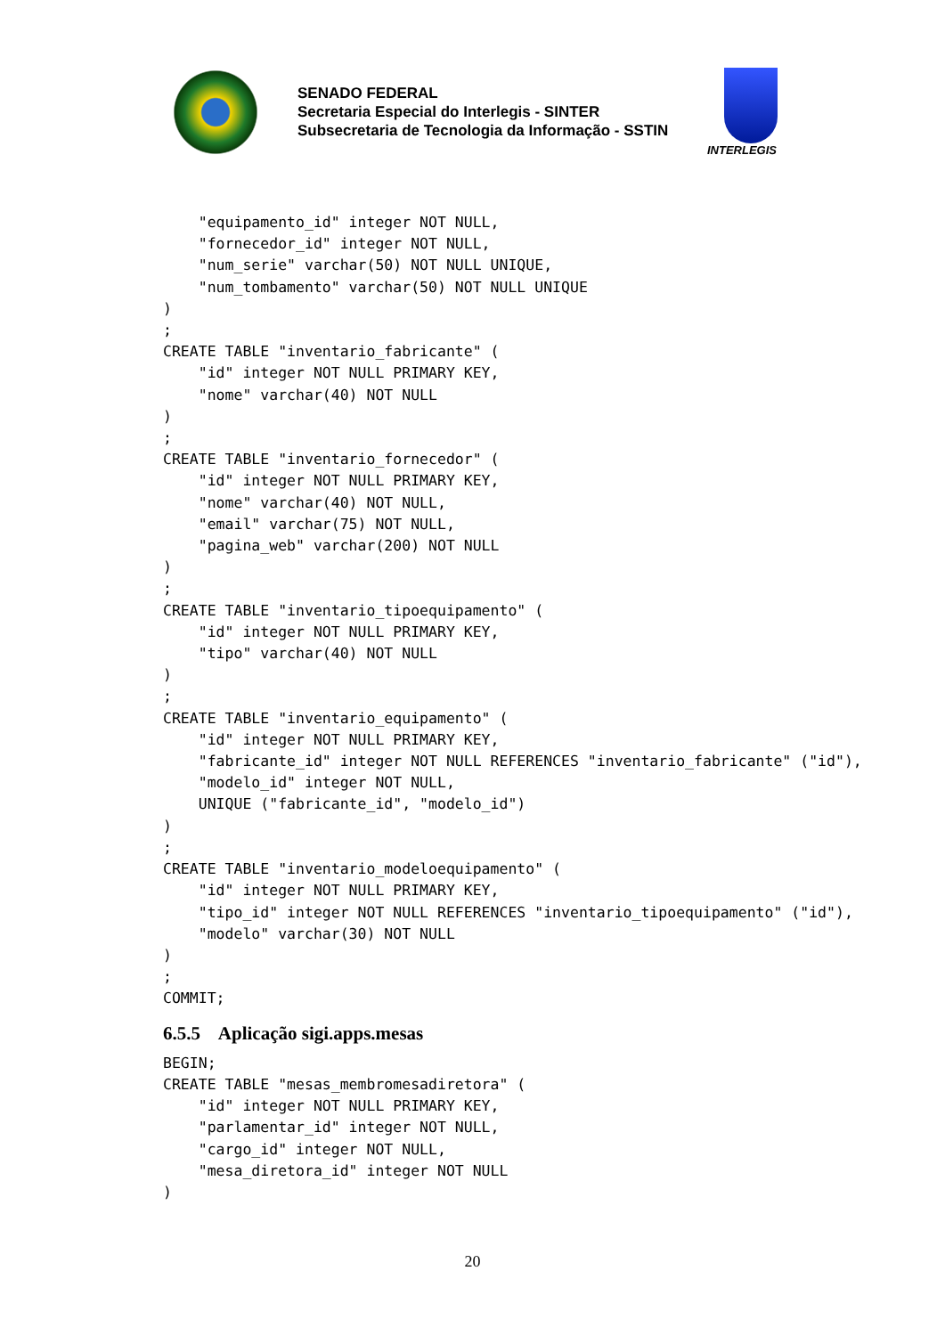SENADO FEDERAL
Secretaria Especial do Interlegis - SINTER
Subsecretaria de Tecnologia da Informação - SSTIN
INTERLEGIS
    "equipamento_id" integer NOT NULL,
    "fornecedor_id" integer NOT NULL,
    "num_serie" varchar(50) NOT NULL UNIQUE,
    "num_tombamento" varchar(50) NOT NULL UNIQUE
)
;
CREATE TABLE "inventario_fabricante" (
    "id" integer NOT NULL PRIMARY KEY,
    "nome" varchar(40) NOT NULL
)
;
CREATE TABLE "inventario_fornecedor" (
    "id" integer NOT NULL PRIMARY KEY,
    "nome" varchar(40) NOT NULL,
    "email" varchar(75) NOT NULL,
    "pagina_web" varchar(200) NOT NULL
)
;
CREATE TABLE "inventario_tipoequipamento" (
    "id" integer NOT NULL PRIMARY KEY,
    "tipo" varchar(40) NOT NULL
)
;
CREATE TABLE "inventario_equipamento" (
    "id" integer NOT NULL PRIMARY KEY,
    "fabricante_id" integer NOT NULL REFERENCES "inventario_fabricante" ("id"),
    "modelo_id" integer NOT NULL,
    UNIQUE ("fabricante_id", "modelo_id")
)
;
CREATE TABLE "inventario_modeloequipamento" (
    "id" integer NOT NULL PRIMARY KEY,
    "tipo_id" integer NOT NULL REFERENCES "inventario_tipoequipamento" ("id"),
    "modelo" varchar(30) NOT NULL
)
;
COMMIT;
6.5.5    Aplicação sigi.apps.mesasBEGIN;
CREATE TABLE "mesas_membromesadiretora" (
    "id" integer NOT NULL PRIMARY KEY,
    "parlamentar_id" integer NOT NULL,
    "cargo_id" integer NOT NULL,
    "mesa_diretora_id" integer NOT NULL
)
20